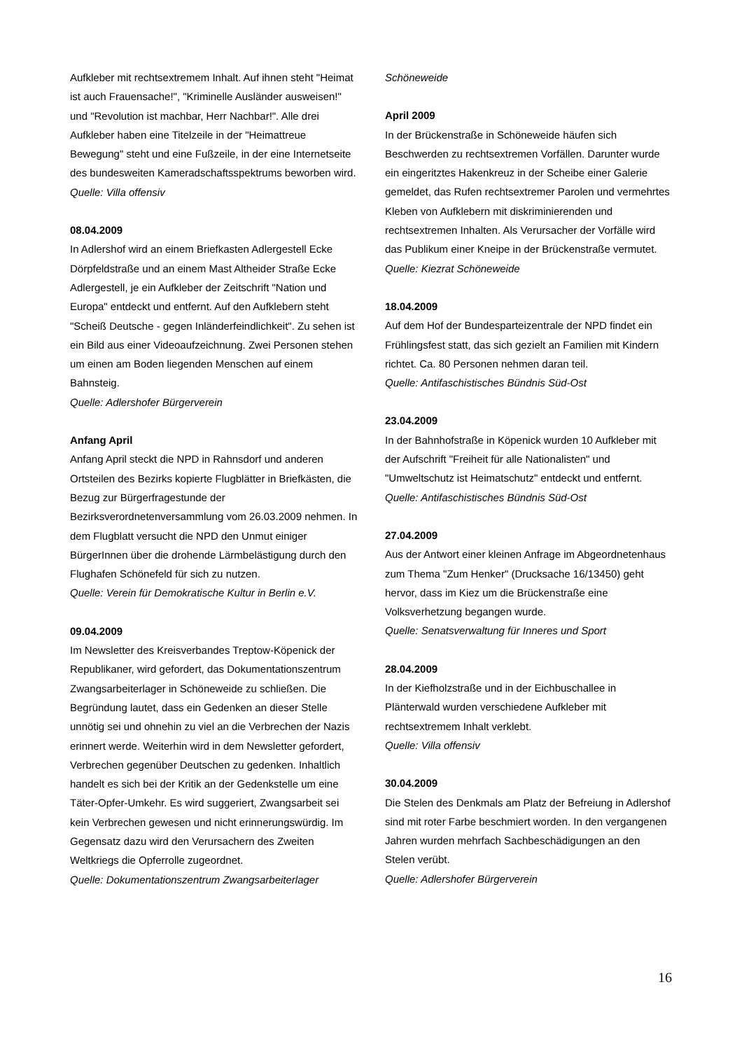Aufkleber mit rechtsextremem Inhalt. Auf ihnen steht "Heimat ist auch Frauensache!", "Kriminelle Ausländer ausweisen!" und "Revolution ist machbar, Herr Nachbar!". Alle drei Aufkleber haben eine Titelzeile in der "Heimattreue Bewegung" steht und eine Fußzeile, in der eine Internetseite des bundesweiten Kameradschaftsspektrums beworben wird.
Quelle: Villa offensiv
08.04.2009
In Adlershof wird an einem Briefkasten Adlergestell Ecke Dörpfeldstraße und an einem Mast Altheider Straße Ecke Adlergestell, je ein Aufkleber der Zeitschrift "Nation und Europa" entdeckt und entfernt. Auf den Aufklebern steht "Scheiß Deutsche - gegen Inländerfeindlichkeit". Zu sehen ist ein Bild aus einer Videoaufzeichnung. Zwei Personen stehen um einen am Boden liegenden Menschen auf einem Bahnsteig.
Quelle: Adlershofer Bürgerverein
Anfang April
Anfang April steckt die NPD in Rahnsdorf und anderen Ortsteilen des Bezirks kopierte Flugblätter in Briefkästen, die Bezug zur Bürgerfragestunde der Bezirksverordnetenversammlung vom 26.03.2009 nehmen. In dem Flugblatt versucht die NPD den Unmut einiger BürgerInnen über die drohende Lärmbelästigung durch den Flughafen Schönefeld für sich zu nutzen.
Quelle: Verein für Demokratische Kultur in Berlin e.V.
09.04.2009
Im Newsletter des Kreisverbandes Treptow-Köpenick der Republikaner, wird gefordert, das Dokumentationszentrum Zwangsarbeiterlager in Schöneweide zu schließen. Die Begründung lautet, dass ein Gedenken an dieser Stelle unnötig sei und ohnehin zu viel an die Verbrechen der Nazis erinnert werde. Weiterhin wird in dem Newsletter gefordert, Verbrechen gegenüber Deutschen zu gedenken. Inhaltlich handelt es sich bei der Kritik an der Gedenkstelle um eine Täter-Opfer-Umkehr. Es wird suggeriert, Zwangsarbeit sei kein Verbrechen gewesen und nicht erinnerungswürdig. Im Gegensatz dazu wird den Verursachern des Zweiten Weltkriegs die Opferrolle zugeordnet.
Quelle: Dokumentationszentrum Zwangsarbeiterlager
Schöneweide
April 2009
In der Brückenstraße in Schöneweide häufen sich Beschwerden zu rechtsextremen Vorfällen. Darunter wurde ein eingeritztes Hakenkreuz in der Scheibe einer Galerie gemeldet, das Rufen rechtsextremer Parolen und vermehrtes Kleben von Aufklebern mit diskriminierenden und rechtsextremen Inhalten. Als Verursacher der Vorfälle wird das Publikum einer Kneipe in der Brückenstraße vermutet.
Quelle: Kiezrat Schöneweide
18.04.2009
Auf dem Hof der Bundesparteizentrale der NPD findet ein Frühlingsfest statt, das sich gezielt an Familien mit Kindern richtet. Ca. 80 Personen nehmen daran teil.
Quelle: Antifaschistisches Bündnis Süd-Ost
23.04.2009
In der Bahnhofstraße in Köpenick wurden 10 Aufkleber mit der Aufschrift "Freiheit für alle Nationalisten" und "Umweltschutz ist Heimatschutz" entdeckt und entfernt.
Quelle: Antifaschistisches Bündnis Süd-Ost
27.04.2009
Aus der Antwort einer kleinen Anfrage im Abgeordnetenhaus zum Thema "Zum Henker" (Drucksache 16/13450) geht hervor, dass im Kiez um die Brückenstraße eine Volksverhetzung begangen wurde.
Quelle: Senatsverwaltung für Inneres und Sport
28.04.2009
In der Kiefholzstraße und in der Eichbuschallee in Plänterwald wurden verschiedene Aufkleber mit rechtsextremem Inhalt verklebt.
Quelle: Villa offensiv
30.04.2009
Die Stelen des Denkmals am Platz der Befreiung in Adlershof sind mit roter Farbe beschmiert worden. In den vergangenen Jahren wurden mehrfach Sachbeschädigungen an den Stelen verübt.
Quelle: Adlershofer Bürgerverein
16